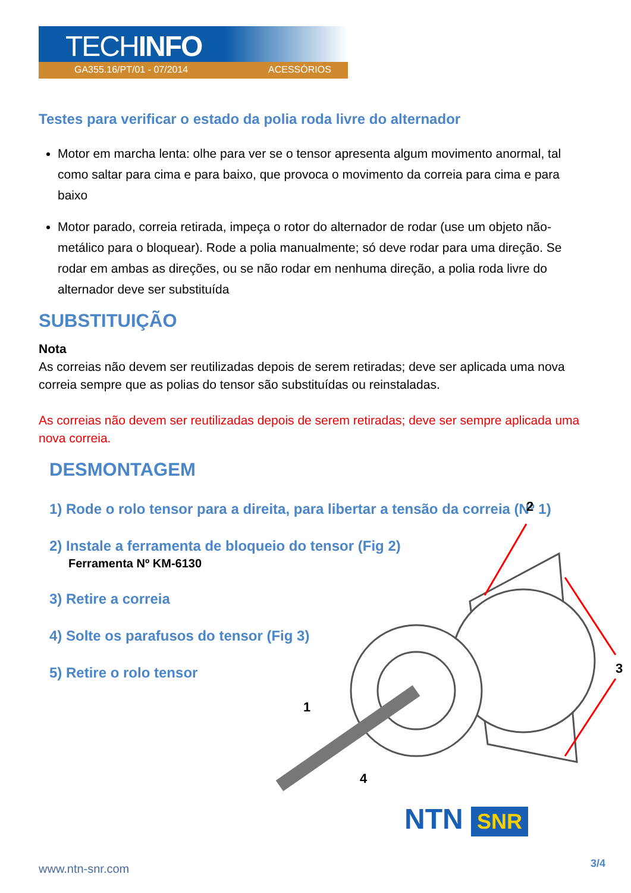TECHINFO
GA355.16/PT/01 - 07/2014 ACESSÓRIOS
Testes para verificar o estado da polia roda livre do alternador
Motor em marcha lenta: olhe para ver se o tensor apresenta algum movimento anormal, tal como saltar para cima e para baixo, que provoca o movimento da correia para cima e para baixo
Motor parado, correia retirada, impeça o rotor do alternador de rodar (use um objeto não-metálico para o bloquear). Rode a polia manualmente; só deve rodar para uma direção. Se rodar em ambas as direções, ou se não rodar em nenhuma direção, a polia roda livre do alternador deve ser substituída
SUBSTITUIÇÃO
Nota
As correias não devem ser reutilizadas depois de serem retiradas; deve ser aplicada uma nova correia sempre que as polias do tensor são substituídas ou reinstaladas.
As correias não devem ser reutilizadas depois de serem retiradas; deve ser sempre aplicada uma nova correia.
DESMONTAGEM
1) Rode o rolo tensor para a direita, para libertar a tensão da correia (Nº 1)
2) Instale a ferramenta de bloqueio do tensor (Fig 2)
Ferramenta Nº KM-6130
3) Retire a correia
4) Solte os parafusos do tensor (Fig 3)
5) Retire o rolo tensor
2
3
1
4
NTN SNR
www.ntn-snr.com 3/4